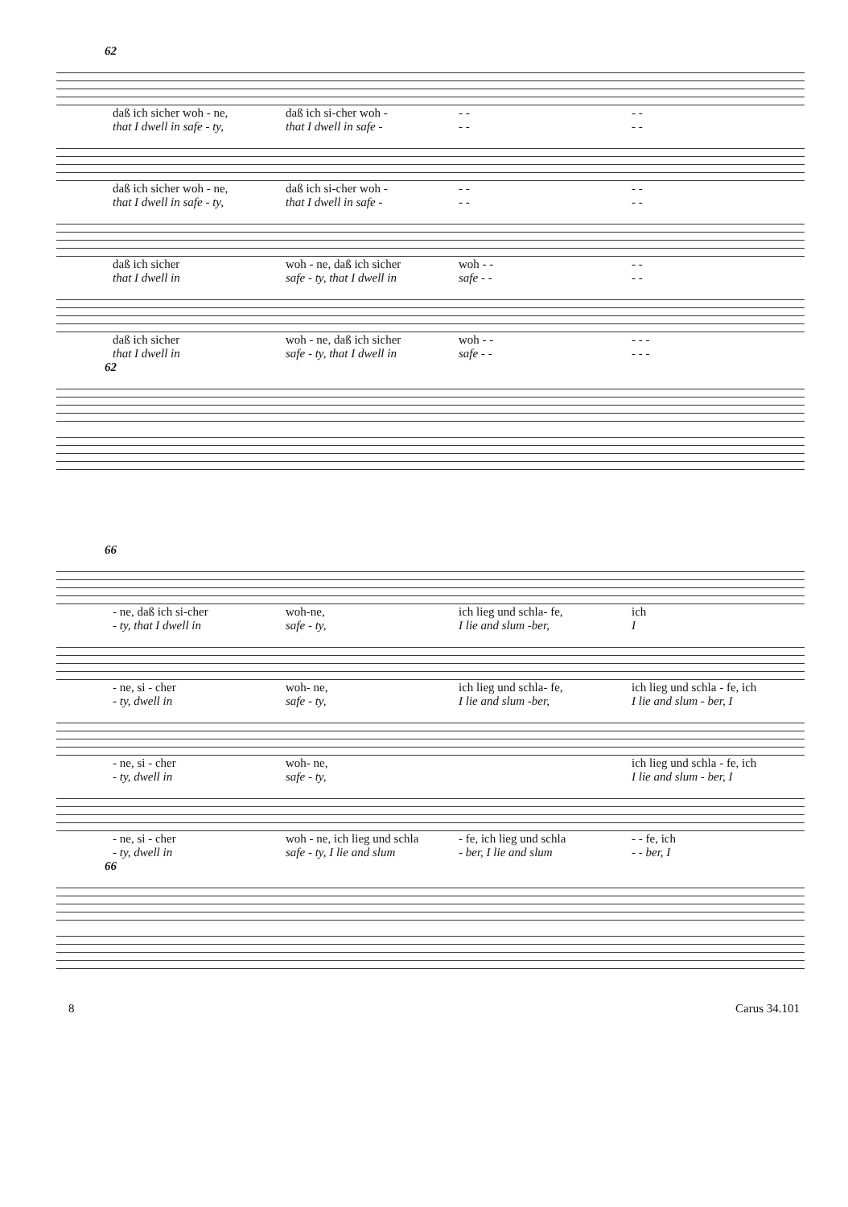62
daß ich sicher woh - ne, daß ich si-cher woh - - - - -
that I dwell in safe - ty, that I dwell in safe - - - - -
daß ich sicher woh - ne, daß ich si-cher woh - - - - -
that I dwell in safe - ty, that I dwell in safe - - - - -
daß ich sicher woh - ne, daß ich sicher woh - - - -
that I dwell in safe - ty, that I dwell in safe - - - -
daß ich sicher woh - ne, daß ich sicher woh - - - - -
that I dwell in safe - ty, that I dwell in safe - - - - -
62
66
- ne, daß ich si-cher woh-ne, ich lieg und schla- fe, ich
- ty, that I dwell in safe - ty, I lie and slum -ber, I
- ne, si - cher woh- ne, ich lieg und schla- fe, ich lieg und schla - fe, ich
- ty, dwell in safe - ty, I lie and slum -ber, I lie and slum - ber, I
- ne, si - cher woh- ne, ich lieg und schla - fe, ich
- ty, dwell in safe - ty, I lie and slum - ber, I
- ne, si - cher woh - ne, ich lieg und schla - fe, ich lieg und schla - - fe, ich
- ty, dwell in safe - ty, I lie and slum - ber, I lie and slum - - ber, I
66
8 Carus 34.101